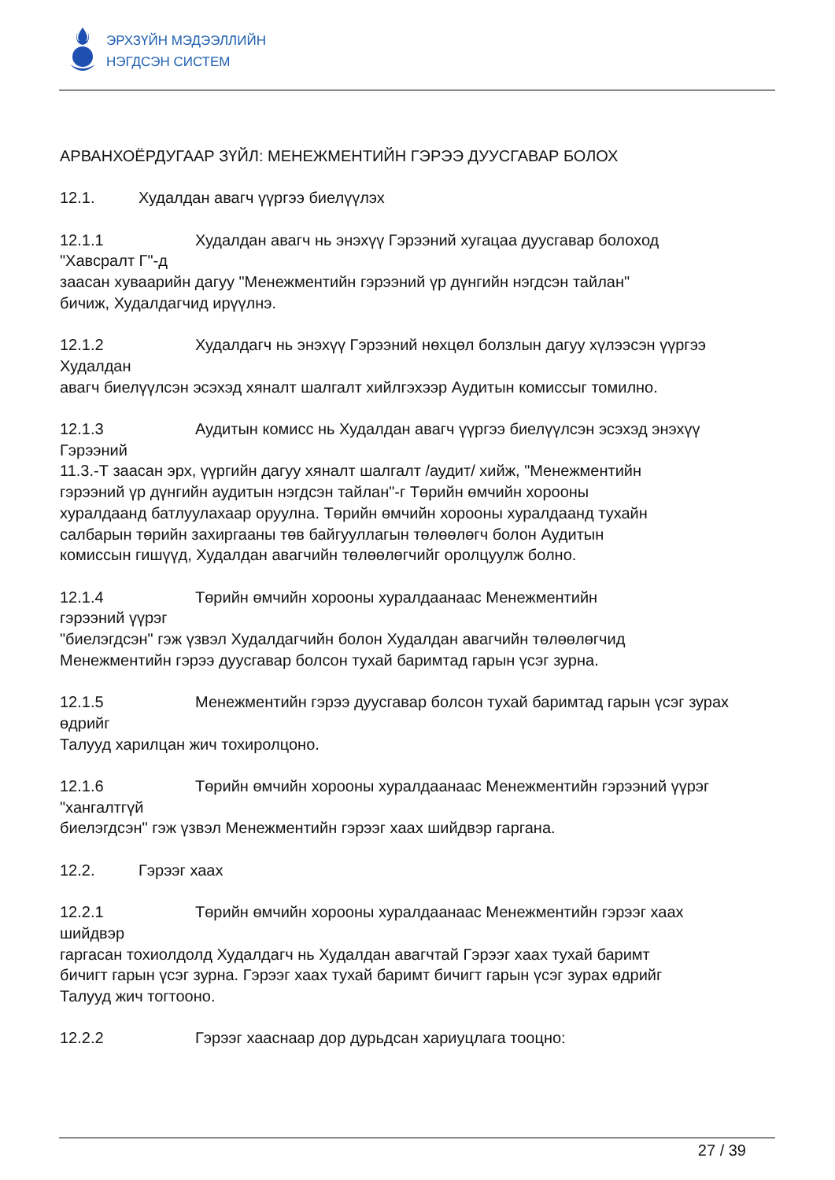ЭРХЗҮЙН МЭДЭЭЛЛИЙН
НЭГДСЭН СИСТЕМ
АРВАНХОЁРДУГААР ЗҮЙЛ: МЕНЕЖМЕНТИЙН ГЭРЭЭ ДУУСГАВАР БОЛОХ
12.1. Худалдан авагч үүргээ биелүүлэх
12.1.1 Худалдан авагч нь энэхүү Гэрээний хугацаа дуусгавар болоход
"Хавсралт Г"-д
заасан хуваарийн дагуу "Менежментийн гэрээний үр дүнгийн нэгдсэн тайлан"
бичиж, Худалдагчид ирүүлнэ.
12.1.2 Худалдагч нь энэхүү Гэрээний нөхцөл болзлын дагуу хүлээсэн үүргээ
Худалдан
авагч биелүүлсэн эсэхэд хяналт шалгалт хийлгэхээр Аудитын комиссыг томилно.
12.1.3 Аудитын комисс нь Худалдан авагч үүргээ биелүүлсэн эсэхэд энэхүү
Гэрээний
11.3.-Т заасан эрх, үүргийн дагуу хяналт шалгалт /аудит/ хийж, "Менежментийн
гэрээний үр дүнгийн аудитын нэгдсэн тайлан"-г Төрийн өмчийн хорооны
хуралдаанд батлуулахаар оруулна. Төрийн өмчийн хорооны хуралдаанд тухайн
салбарын төрийн захиргааны төв байгууллагын төлөөлөгч болон Аудитын
комиссын гишүүд, Худалдан авагчийн төлөөлөгчийг оролцуулж болно.
12.1.4 Төрийн өмчийн хорооны хуралдаанаас Менежментийн
гэрээний үүрэг
"биелэгдсэн" гэж үзвэл Худалдагчийн болон Худалдан авагчийн төлөөлөгчид
Менежментийн гэрээ дуусгавар болсон тухай баримтад гарын үсэг зурна.
12.1.5 Менежментийн гэрээ дуусгавар болсон тухай баримтад гарын үсэг зурах
өдрийг
Талууд харилцан жич тохиролцоно.
12.1.6 Төрийн өмчийн хорооны хуралдаанаас Менежментийн гэрээний үүрэг
"хангалтгүй
биелэгдсэн" гэж үзвэл Менежментийн гэрээг хаах шийдвэр гаргана.
12.2. Гэрээг хаах
12.2.1 Төрийн өмчийн хорооны хуралдаанаас Менежментийн гэрээг хаах
шийдвэр
гаргасан тохиолдолд Худалдагч нь Худалдан авагчтай Гэрээг хаах тухай баримт
бичигт гарын үсэг зурна. Гэрээг хаах тухай баримт бичигт гарын үсэг зурах өдрийг
Талууд жич тогтооно.
12.2.2 Гэрээг хааснаар дор дурьдсан хариуцлага тооцно:
27 / 39